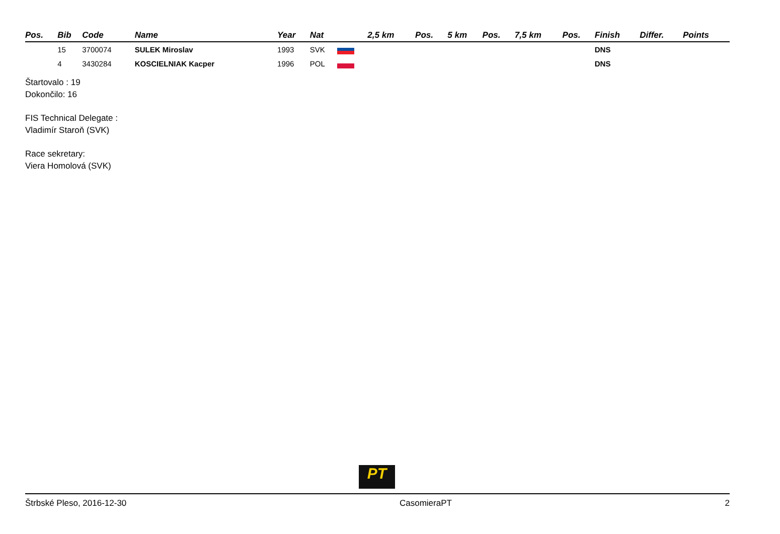| Pos. | Bib | Code | Name | Year | Nat | | 2,5 km | Pos. | 5 km | Pos. | 7,5 km | Pos. | Finish | Differ. | Points |
| --- | --- | --- | --- | --- | --- | --- | --- | --- | --- | --- | --- | --- | --- | --- | --- |
| | 15 | 3700074 | SULEK Miroslav | 1993 | SVK | | | | | | | | DNS | | |
| | 4 | 3430284 | KOSCIELNIAK Kacper | 1996 | POL | | | | | | | | DNS | | |
Štartovalo : 19
Dokončilo: 16
FIS Technical Delegate :
Vladimír Staroň (SVK)
Race sekretary:
Viera Homolová (SVK)
PT
Štrbské Pleso, 2016-12-30 CasomieraPT 2